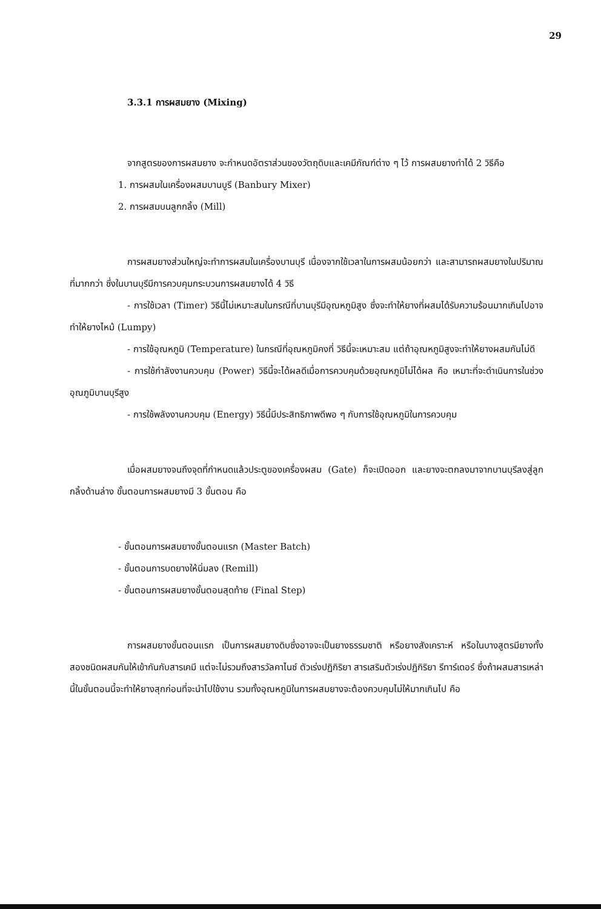29
3.3.1 การผสมยาง (Mixing)
จากสูตรของการผสมยาง จะกำหนดอัตราส่วนของวัตถุดิบและเคมีภัณฑ์ต่าง ๆ ไว้ การผสมยางทำได้ 2 วิธีคือ
1. การผสมในเครื่องผสมบานบูรี (Banbury Mixer)
2. การผสมบนลูกกลิ้ง (Mill)
การผสมยางส่วนใหญ่จะทำการผสมในเครื่องบานบุรี เนื่องจากใช้เวลาในการผสมน้อยกว่า และสามารถผสมยางในปริมาณที่มากกว่า ซึ่งในบานบุรีมีการควบคุมกระบวนการผสมยางได้ 4 วิธี
- การใช้เวลา (Timer) วิธีนี้ไม่เหมาะสมในกรณีที่บานบุรีมีอุณหภูมิสูง ซึ่งจะทำให้ยางที่ผสมได้รับความร้อนมากเกินไปอาจทำให้ยางไหม้ (Lumpy)
- การใช้อุณหภูมิ (Temperature) ในกรณีที่อุณหภูมิคงที่ วิธีนี้จะเหมาะสม แต่ถ้าอุณหภูมิสูงจะทำให้ยางผสมกันไม่ดี
- การใช้กำลังงานควบคุม (Power) วิธีนี้จะได้ผลดีเมื่อการควบคุมด้วยอุณหภูมิไม่ได้ผล คือ เหมาะที่จะดำเนินการในช่วงอุณภูมิบานบุรีสูง
- การใช้พลังงานควบคุม (Energy) วิธีนี้มีประสิทธิภาพดีพอ ๆ กับการใช้อุณหภูมิในการควบคุม
เมื่อผสมยางจนถึงจุดที่กำหนดแล้วประตูของเครื่องผสม (Gate) ก็จะเปิดออก และยางจะตกลงมาจากบานบุรีลงสู่ลูกกลิ้งด้านล่าง ขั้นตอนการผสมยางมี 3 ขั้นตอน คือ
- ขั้นตอนการผสมยางขั้นตอนแรก (Master Batch)
- ขั้นตอนการบดยางให้นิ่มลง (Remill)
- ขั้นตอนการผสมยางขั้นตอนสุดท้าย (Final Step)
การผสมยางขั้นตอนแรก เป็นการผสมยางดิบซึ่งอาจจะเป็นยางธรรมชาติ หรือยางสังเคราะห์ หรือในบางสูตรมียางทั้งสองชนิดผสมกันให้เข้ากันกับสารเคมี แต่จะไม่รวมถึงสารวัลคาไนซ์ ตัวเร่งปฏิกิริยา สารเสริมตัวเร่งปฏิกิริยา รีทาร์เดอร์ ซึ่งถ้าผสมสารเหล่านี้ในขั้นตอนนี้จะทำให้ยางสุกก่อนที่จะนำไปใช้งาน รวมทั้งอุณหภูมิในการผสมยางจะต้องควบคุมไม่ให้มากเกินไป คือ